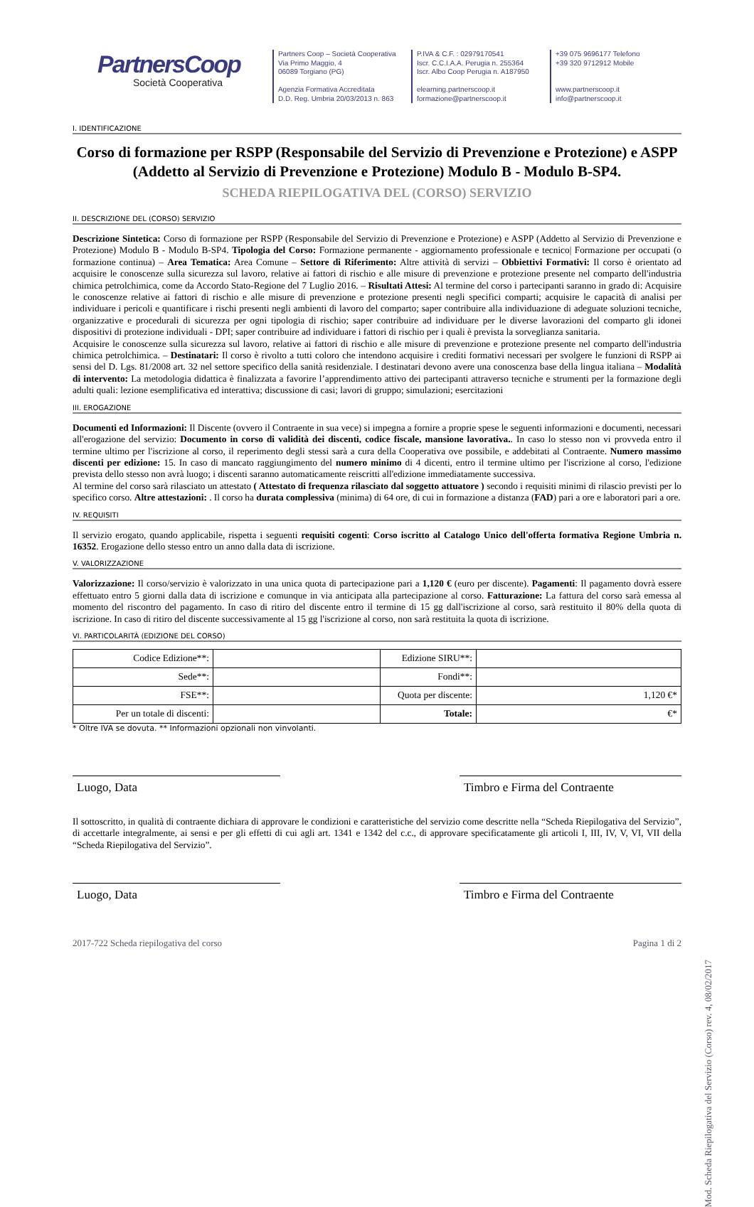PartnersCoop
Società Cooperativa
Partners Coop – Società Cooperativa
Via Primo Maggio, 4
06089 Torgiano (PG)
Agenzia Formativa Accreditata
D.D. Reg. Umbria 20/03/2013 n. 863
P.IVA & C.F. : 02979170541
Iscr. C.C.I.A.A. Perugia n. 255364
Iscr. Albo Coop Perugia n. A187950
elearning.partnerscoop.it
formazione@partnerscoop.it
+39 075 9696177 Telefono
+39 320 9712912 Mobile
www.partnerscoop.it
info@partnerscoop.it
I. IDENTIFICAZIONE
Corso di formazione per RSPP (Responsabile del Servizio di Prevenzione e Protezione) e ASPP (Addetto al Servizio di Prevenzione e Protezione) Modulo B - Modulo B-SP4.
SCHEDA RIEPILOGATIVA DEL (CORSO) SERVIZIO
II. DESCRIZIONE DEL (CORSO) SERVIZIO
Descrizione Sintetica: Corso di formazione per RSPP (Responsabile del Servizio di Prevenzione e Protezione) e ASPP (Addetto al Servizio di Prevenzione e Protezione) Modulo B - Modulo B-SP4. Tipologia del Corso: Formazione permanente - aggiornamento professionale e tecnico| Formazione per occupati (o formazione continua) – Area Tematica: Area Comune – Settore di Riferimento: Altre attività di servizi – Obbiettivi Formativi: Il corso è orientato ad acquisire le conoscenze sulla sicurezza sul lavoro, relative ai fattori di rischio e alle misure di prevenzione e protezione presente nel comparto dell'industria chimica petrolchimica, come da Accordo Stato-Regione del 7 Luglio 2016. – Risultati Attesi: Al termine del corso i partecipanti saranno in grado di: Acquisire le conoscenze relative ai fattori di rischio e alle misure di prevenzione e protezione presenti negli specifici comparti; acquisire le capacità di analisi per individuare i pericoli e quantificare i rischi presenti negli ambienti di lavoro del comparto; saper contribuire alla individuazione di adeguate soluzioni tecniche, organizzative e procedurali di sicurezza per ogni tipologia di rischio; saper contribuire ad individuare per le diverse lavorazioni del comparto gli idonei dispositivi di protezione individuali - DPI; saper contribuire ad individuare i fattori di rischio per i quali è prevista la sorveglianza sanitaria.
Acquisire le conoscenze sulla sicurezza sul lavoro, relative ai fattori di rischio e alle misure di prevenzione e protezione presente nel comparto dell'industria chimica petrolchimica. – Destinatari: Il corso è rivolto a tutti coloro che intendono acquisire i crediti formativi necessari per svolgere le funzioni di RSPP ai sensi del D. Lgs. 81/2008 art. 32 nel settore specifico della sanità residenziale. I destinatari devono avere una conoscenza base della lingua italiana – Modalità di intervento: La metodologia didattica è finalizzata a favorire l’apprendimento attivo dei partecipanti attraverso tecniche e strumenti per la formazione degli adulti quali: lezione esemplificativa ed interattiva; discussione di casi; lavori di gruppo; simulazioni; esercitazioni
III. EROGAZIONE
Documenti ed Informazioni: Il Discente (ovvero il Contraente in sua vece) si impegna a fornire a proprie spese le seguenti informazioni e documenti, necessari all'erogazione del servizio: Documento in corso di validità dei discenti, codice fiscale, mansione lavorativa.. In caso lo stesso non vi provveda entro il termine ultimo per l'iscrizione al corso, il reperimento degli stessi sarà a cura della Cooperativa ove possibile, e addebitati al Contraente. Numero massimo discenti per edizione: 15. In caso di mancato raggiungimento del numero minimo di 4 dicenti, entro il termine ultimo per l'iscrizione al corso, l'edizione prevista dello stesso non avrà luogo; i discenti saranno automaticamente reiscritti all'edizione immediatamente successiva.
Al termine del corso sarà rilasciato un attestato ( Attestato di frequenza rilasciato dal soggetto attuatore ) secondo i requisiti minimi di rilascio previsti per lo specifico corso. Altre attestazioni: . Il corso ha durata complessiva (minima) di 64 ore, di cui in formazione a distanza (FAD) pari a ore e laboratori pari a ore.
IV. REQUISITI
Il servizio erogato, quando applicabile, rispetta i seguenti requisiti cogenti: Corso iscritto al Catalogo Unico dell'offerta formativa Regione Umbria n. 16352. Erogazione dello stesso entro un anno dalla data di iscrizione.
V. VALORIZZAZIONE
Valorizzazione: Il corso/servizio è valorizzato in una unica quota di partecipazione pari a 1,120 € (euro per discente). Pagamenti: Il pagamento dovrà essere effettuato entro 5 giorni dalla data di iscrizione e comunque in via anticipata alla partecipazione al corso. Fatturazione: La fattura del corso sarà emessa al momento del riscontro del pagamento. In caso di ritiro del discente entro il termine di 15 gg dall'iscrizione al corso, sarà restituito il 80% della quota di iscrizione. In caso di ritiro del discente successivamente al 15 gg l'iscrizione al corso, non sarà restituita la quota di iscrizione.
VI. PARTICOLARITÀ (EDIZIONE DEL CORSO)
| Codice Edizione**: | | Edizione SIRU**: | |
| Sede**: | | Fondi**: | |
| FSE**: | | Quota per discente: | 1,120 €* |
| Per un totale di discenti: | | Totale: | €* |
* Oltre IVA se dovuta. ** Informazioni opzionali non vinvolanti.
Luogo, Data Timbro e Firma del Contraente
Il sottoscritto, in qualità di contraente dichiara di approvare le condizioni e caratteristiche del servizio come descritte nella “Scheda Riepilogativa del Servizio”, di accettarle integralmente, ai sensi e per gli effetti di cui agli art. 1341 e 1342 del c.c., di approvare specificatamente gli articoli I, III, IV, V, VI, VII della “Scheda Riepilogativa del Servizio”.
Luogo, Data Timbro e Firma del Contraente
2017-722 Scheda riepilogativa del corso Pagina 1 di 2
Mod. Scheda Riepilogativa del Servizio (Corso) rev. 4, 08/02/2017